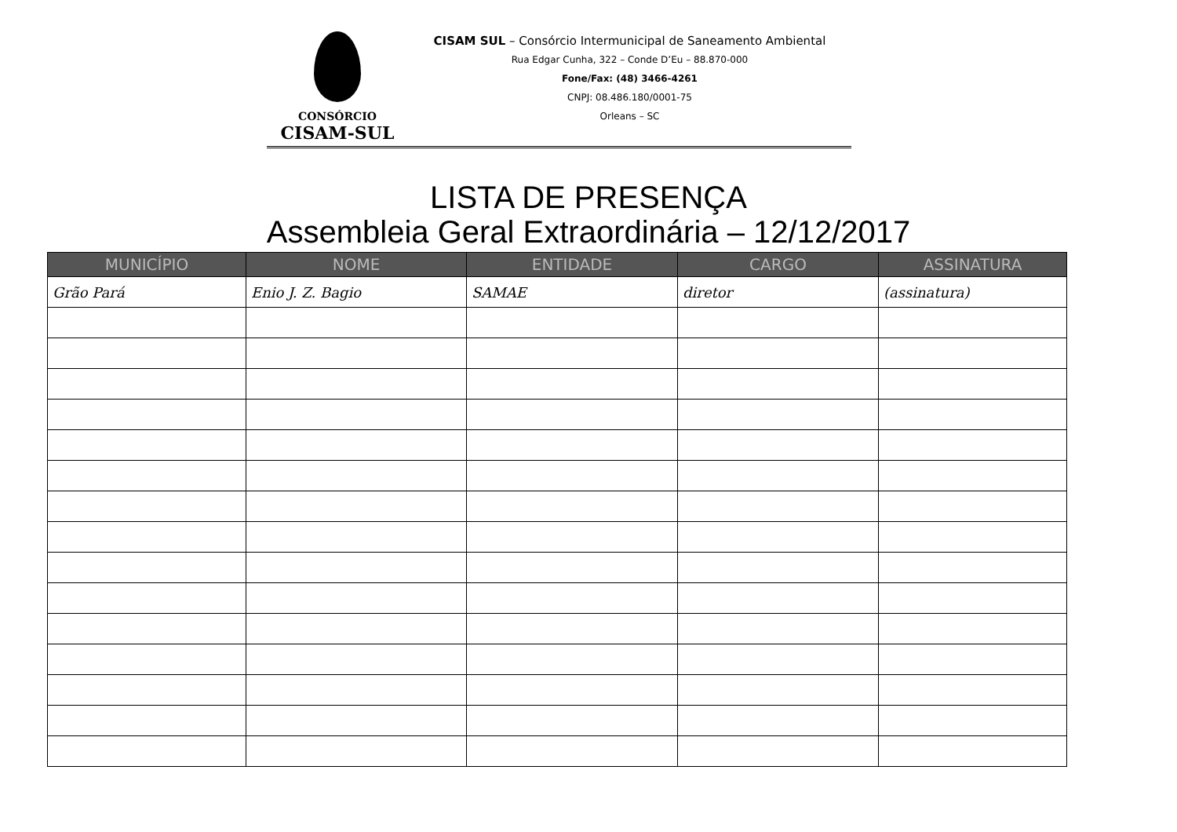CONSÓRCIO
CISAM-SUL
CISAM SUL – Consórcio Intermunicipal de Saneamento Ambiental
Rua Edgar Cunha, 322 – Conde D’Eu – 88.870-000
Fone/Fax: (48) 3466-4261
CNPJ: 08.486.180/0001-75
Orleans – SC
LISTA DE PRESENÇA
Assembleia Geral Extraordinária – 12/12/2017
| MUNICÍPIO | NOME | ENTIDADE | CARGO | ASSINATURA |
| --- | --- | --- | --- | --- |
| Grão Pará | Enio J. Z. Bagio | SAMAE | diretor | (assinatura) |